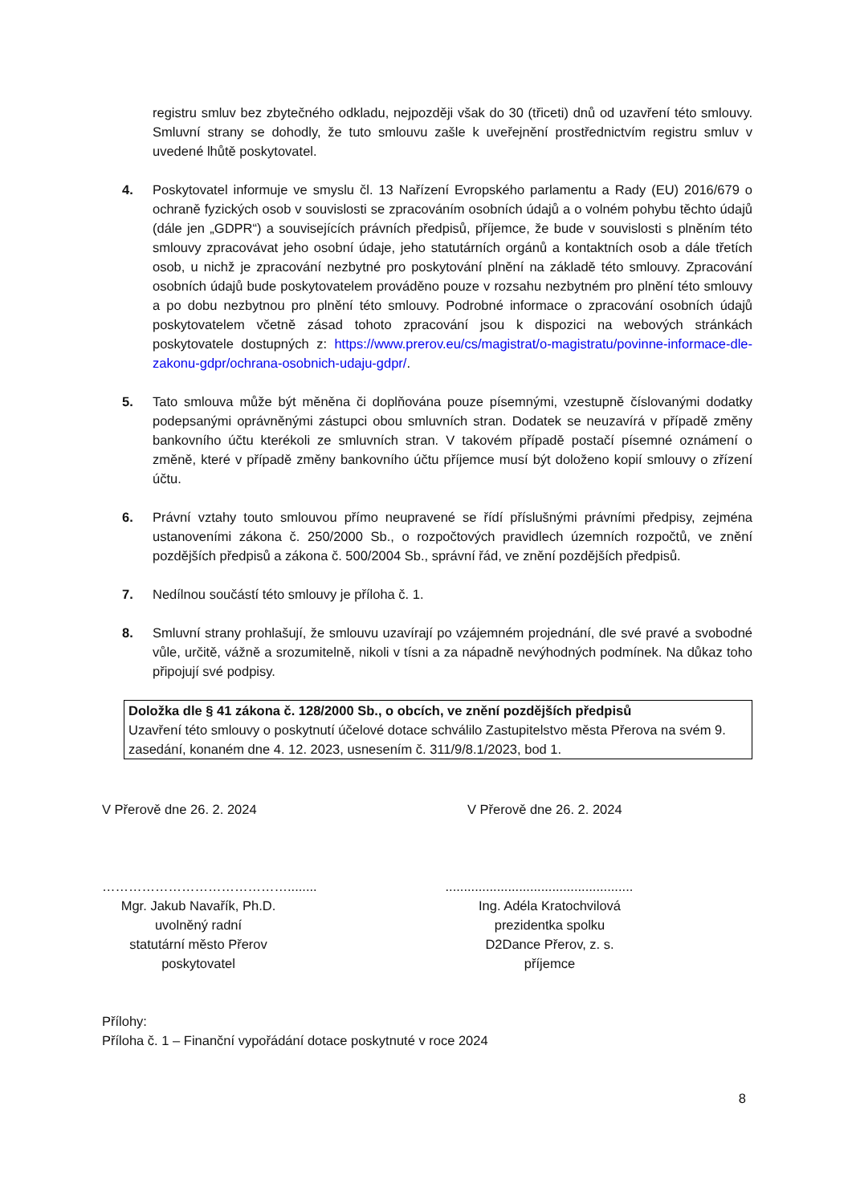registru smluv bez zbytečného odkladu, nejpozději však do 30 (třiceti) dnů od uzavření této smlouvy. Smluvní strany se dohodly, že tuto smlouvu zašle k uveřejnění prostřednictvím registru smluv v uvedené lhůtě poskytovatel.
4. Poskytovatel informuje ve smyslu čl. 13 Nařízení Evropského parlamentu a Rady (EU) 2016/679 o ochraně fyzických osob v souvislosti se zpracováním osobních údajů a o volném pohybu těchto údajů (dále jen „GDPR“) a souvisejících právních předpisů, příjemce, že bude v souvislosti s plněním této smlouvy zpracovávat jeho osobní údaje, jeho statutárních orgánů a kontaktních osob a dále třetích osob, u nichž je zpracování nezbytné pro poskytování plnění na základě této smlouvy. Zpracování osobních údajů bude poskytovatelem prováděno pouze v rozsahu nezbytném pro plnění této smlouvy a po dobu nezbytnou pro plnění této smlouvy. Podrobné informace o zpracování osobních údajů poskytovatelem včetně zásad tohoto zpracování jsou k dispozici na webových stránkách poskytovatele dostupných z: https://www.prerov.eu/cs/magistrat/o-magistratu/povinne-informace-dle-zakonu-gdpr/ochrana-osobnich-udaju-gdpr/.
5. Tato smlouva může být měněna či doplňována pouze písemnými, vzestupně číslovanými dodatky podepsanými oprávněnými zástupci obou smluvních stran. Dodatek se neuzavírá v případě změny bankovního účtu kterékoli ze smluvních stran. V takovém případě postačí písemné oznámení o změně, které v případě změny bankovního účtu příjemce musí být doloženo kopií smlouvy o zřízení účtu.
6. Právní vztahy touto smlouvou přímo neupravené se řídí příslušnými právními předpisy, zejména ustanoveními zákona č. 250/2000 Sb., o rozpočtových pravidlech územních rozpočtů, ve znění pozdějších předpisů a zákona č. 500/2004 Sb., správní řád, ve znění pozdějších předpisů.
7. Nedílnou součástí této smlouvy je příloha č. 1.
8. Smluvní strany prohlašují, že smlouvu uzavírají po vzájemném projednání, dle své pravé a svobodné vůle, určitě, vážně a srozumitelně, nikoli v tísni a za nápadně nevýhodných podmínek. Na důkaz toho připojují své podpisy.
Doložka dle § 41 zákona č. 128/2000 Sb., o obcích, ve znění pozdějších předpisů
Uzavření této smlouvy o poskytnutí účelové dotace schválilo Zastupitelstvo města Přerova na svém 9. zasedání, konaném dne 4. 12. 2023, usnesením č. 311/9/8.1/2023, bod 1.
V Přerově dne 26. 2. 2024 V Přerově dne 26. 2. 2024
……………………………………........
Mgr. Jakub Navařík, Ph.D.
uvolněný radní
statutární město Přerov
poskytovatel
...................................................
Ing. Adéla Kratochvilová
prezidentka spolku
D2Dance Přerov, z. s.
příjemce
Přílohy:
Příloha č. 1 – Finanční vypořádání dotace poskytnuté v roce 2024
8